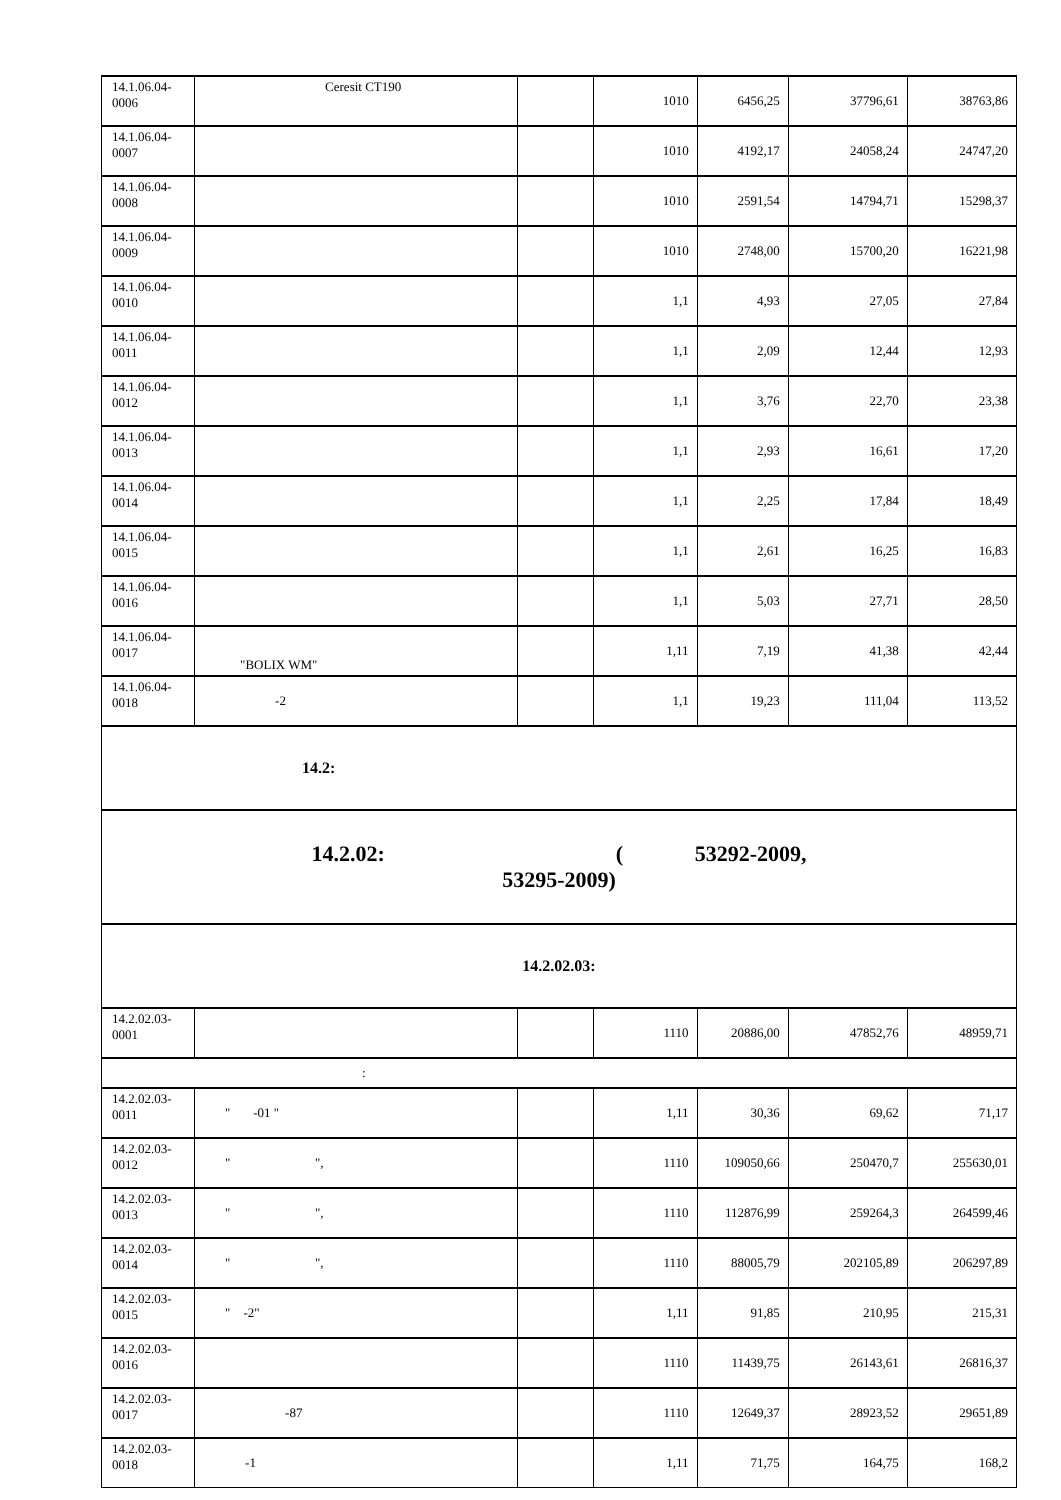| 14.1.06.04-0006 | Ceresit CT190 | | 1010 | 6456,25 | 37796,61 | 38763,86 |
| 14.1.06.04-0007 | | | 1010 | 4192,17 | 24058,24 | 24747,20 |
| 14.1.06.04-0008 | | | 1010 | 2591,54 | 14794,71 | 15298,37 |
| 14.1.06.04-0009 | | | 1010 | 2748,00 | 15700,20 | 16221,98 |
| 14.1.06.04-0010 | | | 1,1 | 4,93 | 27,05 | 27,84 |
| 14.1.06.04-0011 | | | 1,1 | 2,09 | 12,44 | 12,93 |
| 14.1.06.04-0012 | | | 1,1 | 3,76 | 22,70 | 23,38 |
| 14.1.06.04-0013 | | | 1,1 | 2,93 | 16,61 | 17,20 |
| 14.1.06.04-0014 | | | 1,1 | 2,25 | 17,84 | 18,49 |
| 14.1.06.04-0015 | | | 1,1 | 2,61 | 16,25 | 16,83 |
| 14.1.06.04-0016 | | | 1,1 | 5,03 | 27,71 | 28,50 |
| 14.1.06.04-0017 | "BOLIX WM" | | 1,11 | 7,19 | 41,38 | 42,44 |
| 14.1.06.04-0018 | -2 | | 1,1 | 19,23 | 111,04 | 113,52 |
| 14.2: | | | | | | |
| 14.2.02: ( 53292-2009, 53295-2009) | | | | | | |
| 14.2.02.03: | | | | | | |
| 14.2.02.03-0001 | | | 1110 | 20886,00 | 47852,76 | 48959,71 |
| : | | | | | | |
| 14.2.02.03-0011 | " -01 " | | 1,11 | 30,36 | 69,62 | 71,17 |
| 14.2.02.03-0012 | " ", | | 1110 | 109050,66 | 250470,7 | 255630,01 |
| 14.2.02.03-0013 | " ", | | 1110 | 112876,99 | 259264,3 | 264599,46 |
| 14.2.02.03-0014 | " ", | | 1110 | 88005,79 | 202105,89 | 206297,89 |
| 14.2.02.03-0015 | " -2" | | 1,11 | 91,85 | 210,95 | 215,31 |
| 14.2.02.03-0016 | | | 1110 | 11439,75 | 26143,61 | 26816,37 |
| 14.2.02.03-0017 | -87 | | 1110 | 12649,37 | 28923,52 | 29651,89 |
| 14.2.02.03-0018 | -1 | | 1,11 | 71,75 | 164,75 | 168,2 |